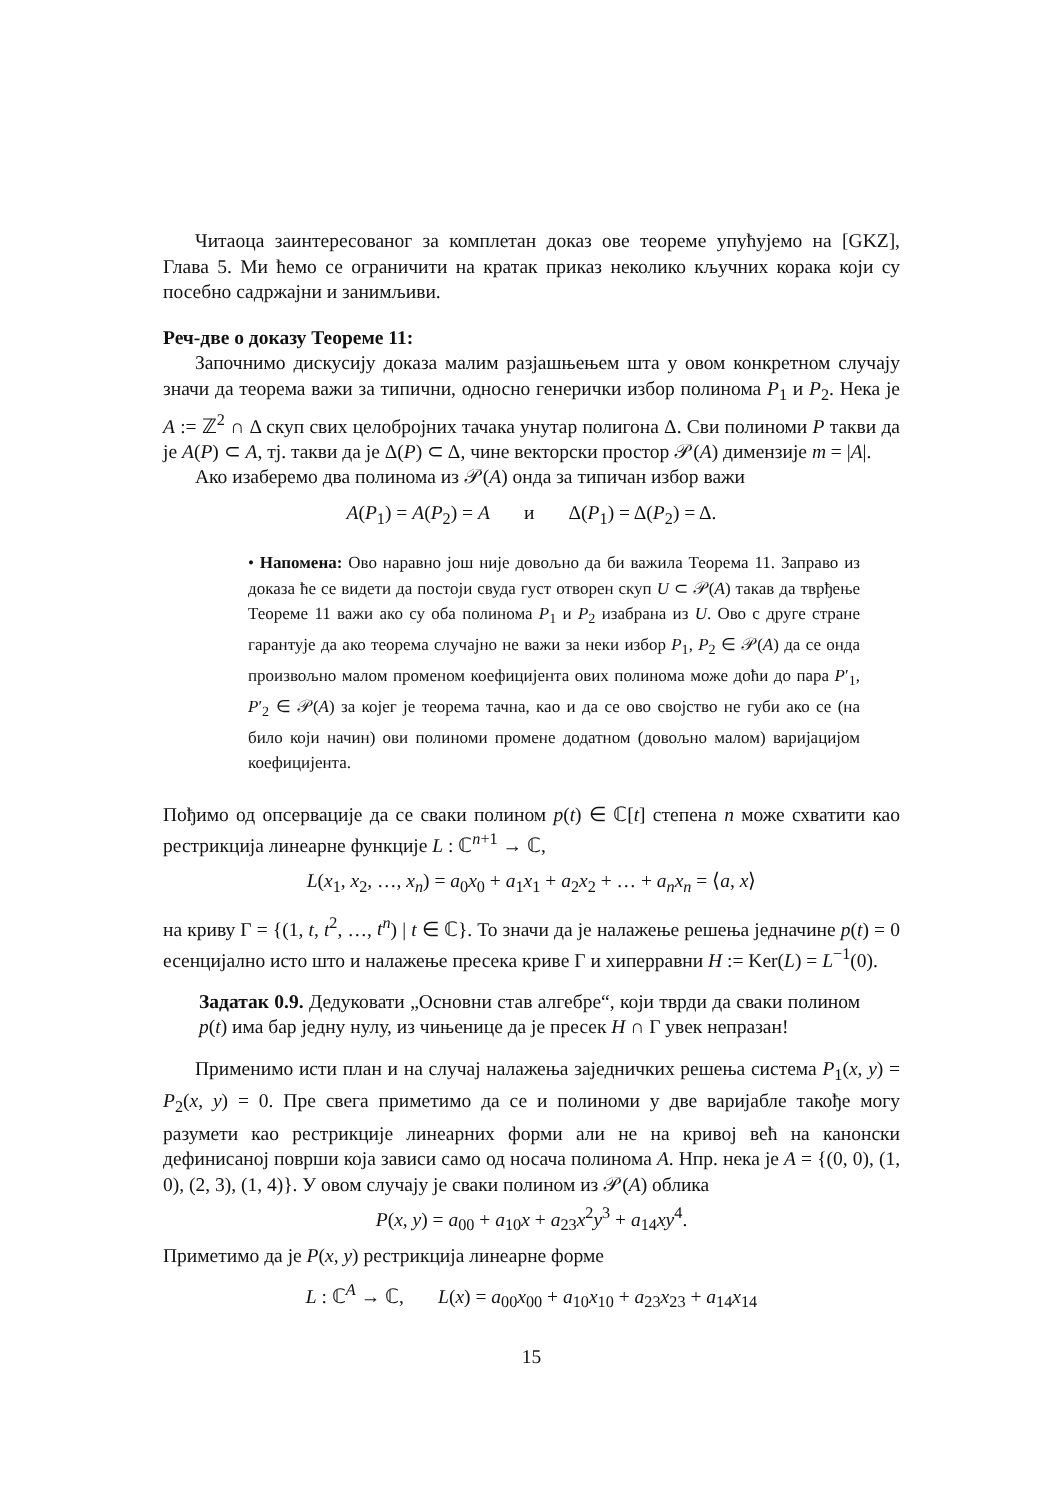Читаоца заинтересованог за комплетан доказ ове теореме упућујемо на [GKZ], Глава 5. Ми ћемо се ограничити на кратак приказ неколико кључних корака који су посебно садржајни и занимљиви.
Реч-две о доказу Теореме 11:
Започнимо дискусију доказа малим разјашњењем шта у овом конкретном случају значи да теорема важи за типични, односно генерички избор полинома P<sub>1</sub> и P<sub>2</sub>. Нека је A := ℤ<sup>2</sup> ∩ Δ скуп свих целобројних тачака унутар полигона Δ. Сви полиноми P такви да је A(P) ⊂ A, тј. такви да је Δ(P) ⊂ Δ, чине векторски простор 𝒫(A) димензије m = |A|.
Ако изаберемо два полинома из 𝒫(A) онда за типичан избор важи
A(P<sub>1</sub>) = A(P<sub>2</sub>) = A и Δ(P<sub>1</sub>) = Δ(P<sub>2</sub>) = Δ.
• Напомена: Ово наравно још није довољно да би важила Теорема 11. Заправо из доказа ће се видети да постоји свуда густ отворен скуп U ⊂ 𝒫(A) такав да тврђење Теореме 11 важи ако су оба полинома P<sub>1</sub> и P<sub>2</sub> изабрана из U. Ово с друге стране гарантује да ако теорема случајно не важи за неки избор P<sub>1</sub>, P<sub>2</sub> ∈ 𝒫(A) да се онда произвољно малом променом коефицијента ових полинома може доћи до пара P′<sub>1</sub>, P′<sub>2</sub> ∈ 𝒫(A) за којег је теорема тачна, као и да се ово својство не губи ако се (на било који начин) ови полиноми промене додатном (довољно малом) варијацијом коефицијента.
Пођимо од опсервације да се сваки полином p(t) ∈ ℂ[t] степена n може схватити као рестрикција линеарне функције L : ℂ<sup>n+1</sup> → ℂ,
L(x<sub>1</sub>, x<sub>2</sub>, …, x<sub>n</sub>) = a<sub>0</sub>x<sub>0</sub> + a<sub>1</sub>x<sub>1</sub> + a<sub>2</sub>x<sub>2</sub> + … + a<sub>n</sub>x<sub>n</sub> = ⟨a, x⟩
на криву Γ = {(1, t, t<sup>2</sup>, …, t<sup>n</sup>) | t ∈ ℂ}. То значи да је налажење решења једначине p(t) = 0 есенцијално исто што и налажење пресека криве Γ и хиперравни H := Ker(L) = L<sup>−1</sup>(0).
Задатак 0.9. Дедуковати „Основни став алгебре“, који тврди да сваки полином p(t) има бар једну нулу, из чињенице да је пресек H ∩ Γ увек непразан!
Применимо исти план и на случај налажења заједничких решења система P<sub>1</sub>(x, y) = P<sub>2</sub>(x, y) = 0. Пре свега приметимо да се и полиноми у две варијабле такође могу разумети као рестрикције линеарних форми али не на кривој већ на канонски дефинисаној површи која зависи само од носача полинома A. Нпр. нека је A = {(0, 0), (1, 0), (2, 3), (1, 4)}. У овом случају је сваки полином из 𝒫(A) облика
P(x, y) = a<sub>00</sub> + a<sub>10</sub>x + a<sub>23</sub>x<sup>2</sup>y<sup>3</sup> + a<sub>14</sub>xy<sup>4</sup>.
Приметимо да је P(x, y) рестрикција линеарне форме
L : ℂ<sup>A</sup> → ℂ, L(x) = a<sub>00</sub>x<sub>00</sub> + a<sub>10</sub>x<sub>10</sub> + a<sub>23</sub>x<sub>23</sub> + a<sub>14</sub>x<sub>14</sub>
15